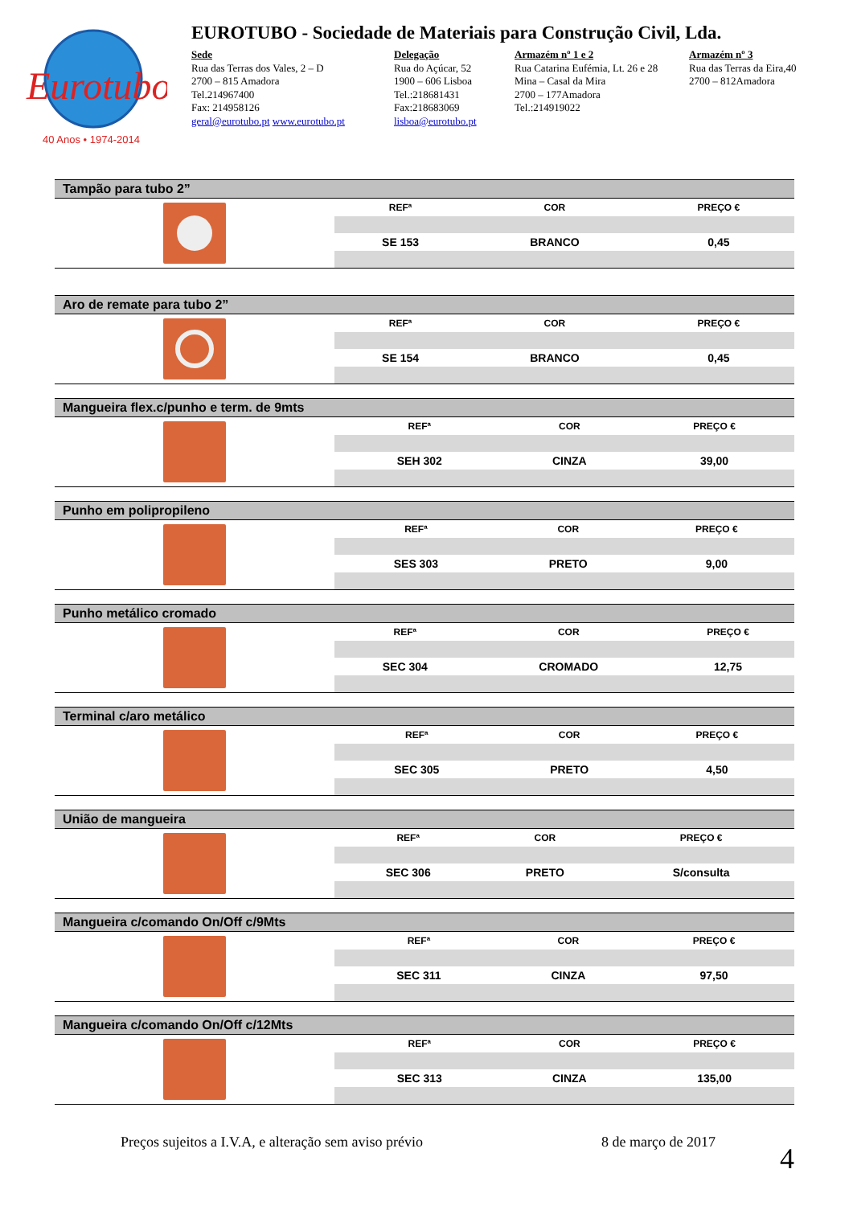Eurotubo
40 Anos • 1974-2014
EUROTUBO - Sociedade de Materiais para Construção Civil, Lda.
Sede
Rua das Terras dos Vales, 2 – D
2700 – 815 Amadora
Tel.214967400
Fax: 214958126
geral@eurotubo.pt www.eurotubo.pt
Delegação
Rua do Açúcar, 52
1900 – 606 Lisboa
Tel.:218681431
Fax:218683069
lisboa@eurotubo.pt
Armazém nº 1 e 2
Rua Catarina Eufémia, Lt. 26 e 28
Mina – Casal da Mira
2700 – 177Amadora
Tel.:214919022
Armazém nº 3
Rua das Terras da Eira,40
2700 – 812Amadora
Tampão para tubo 2”
| REFª | COR | PREÇO € |
| --- | --- | --- |
| SE 153 | BRANCO | 0,45 |
Aro de remate para tubo 2”
| REFª | COR | PREÇO € |
| --- | --- | --- |
| SE 154 | BRANCO | 0,45 |
Mangueira flex.c/punho e term. de 9mts
| REFª | COR | PREÇO € |
| --- | --- | --- |
| SEH 302 | CINZA | 39,00 |
Punho em polipropileno
| REFª | COR | PREÇO € |
| --- | --- | --- |
| SES 303 | PRETO | 9,00 |
Punho metálico cromado
| REFª | COR | PREÇO € |
| --- | --- | --- |
| SEC 304 | CROMADO | 12,75 |
Terminal c/aro metálico
| REFª | COR | PREÇO € |
| --- | --- | --- |
| SEC 305 | PRETO | 4,50 |
União de mangueira
| REFª | COR | PREÇO € |
| --- | --- | --- |
| SEC 306 | PRETO | S/consulta |
Mangueira c/comando On/Off c/9Mts
| REFª | COR | PREÇO € |
| --- | --- | --- |
| SEC 311 | CINZA | 97,50 |
Mangueira c/comando On/Off c/12Mts
| REFª | COR | PREÇO € |
| --- | --- | --- |
| SEC 313 | CINZA | 135,00 |
Preços sujeitos a I.V.A, e alteração sem aviso prévio 8 de março de 2017
4